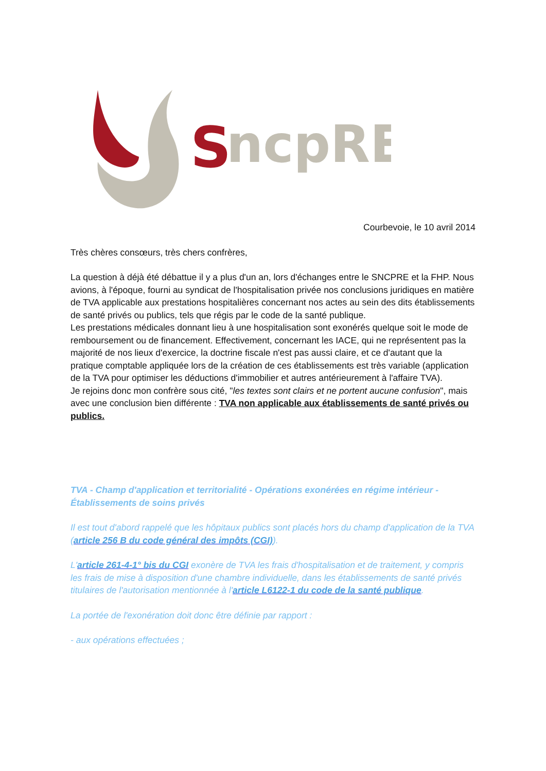S
ncpRE
Courbevoie, le 10 avril 2014
Très chères consœurs, très chers confrères,
La question à déjà été débattue il y a plus d'un an, lors d'échanges entre le SNCPRE et la FHP. Nous avions, à l'époque, fourni au syndicat de l'hospitalisation privée nos conclusions juridiques en matière de TVA applicable aux prestations hospitalières concernant nos actes au sein des dits établissements de santé privés ou publics, tels que régis par le code de la santé publique.
Les prestations médicales donnant lieu à une hospitalisation sont exonérés quelque soit le mode de remboursement ou de financement. Effectivement, concernant les IACE, qui ne représentent pas la majorité de nos lieux d'exercice, la doctrine fiscale n'est pas aussi claire, et ce d'autant que la pratique comptable appliquée lors de la création de ces établissements est très variable (application de la TVA pour optimiser les déductions d'immobilier et autres antérieurement à l'affaire TVA).
Je rejoins donc mon confrère sous cité, "les textes sont clairs et ne portent aucune confusion", mais avec une conclusion bien différente : TVA non applicable aux établissements de santé privés ou publics.
TVA - Champ d'application et territorialité - Opérations exonérées en régime intérieur - Établissements de soins privés
Il est tout d'abord rappelé que les hôpitaux publics sont placés hors du champ d'application de la TVA (article 256 B du code général des impôts (CGI)).
L'article 261-4-1° bis du CGI exonère de TVA les frais d'hospitalisation et de traitement, y compris les frais de mise à disposition d'une chambre individuelle, dans les établissements de santé privés titulaires de l'autorisation mentionnée à l'article L6122-1 du code de la santé publique.
La portée de l'exonération doit donc être définie par rapport :
- aux opérations effectuées ;